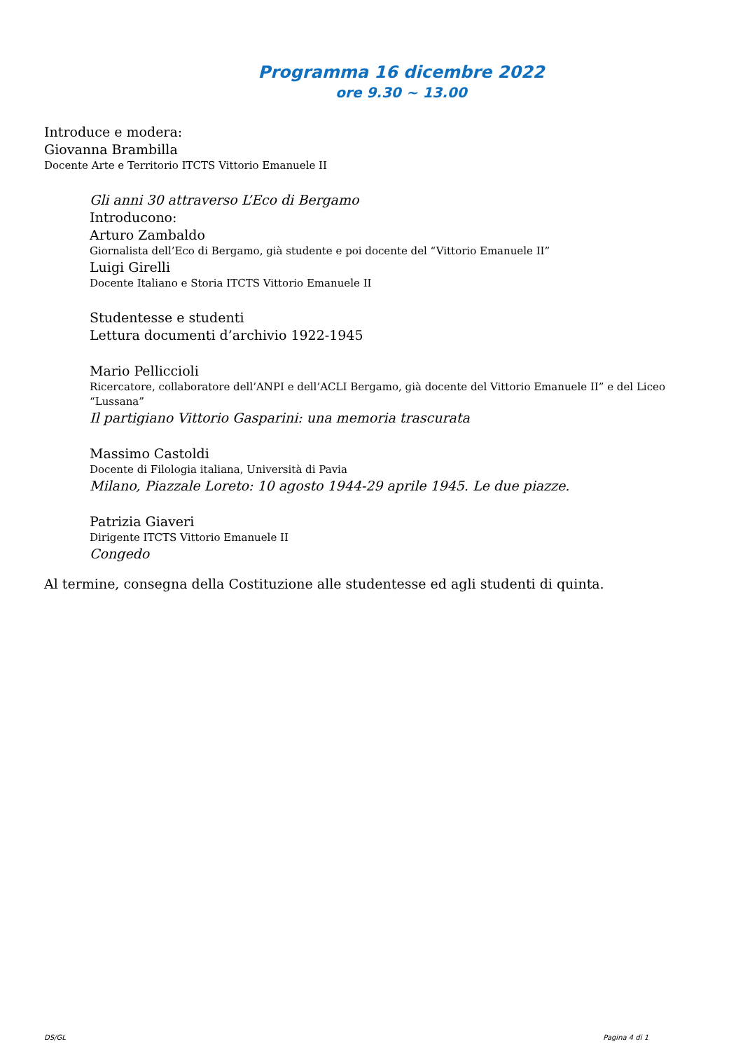Programma 16 dicembre 2022
ore 9.30 ~ 13.00
Introduce e modera:
Giovanna Brambilla
Docente Arte e Territorio ITCTS Vittorio Emanuele II
Gli anni 30 attraverso L’Eco di Bergamo
Introducono:
Arturo Zambaldo
Giornalista dell’Eco di Bergamo, già studente e poi docente del “Vittorio Emanuele II”
Luigi Girelli
Docente Italiano e Storia ITCTS Vittorio Emanuele II
Studentesse e studenti
Lettura documenti d’archivio 1922-1945
Mario Pelliccioli
Ricercatore, collaboratore dell’ANPI e dell’ACLI Bergamo, già docente del Vittorio Emanuele II” e del Liceo “Lussana”
Il partigiano Vittorio Gasparini: una memoria trascurata
Massimo Castoldi
Docente di Filologia italiana, Università di Pavia
Milano, Piazzale Loreto: 10 agosto 1944-29 aprile 1945. Le due piazze.
Patrizia Giaveri
Dirigente ITCTS Vittorio Emanuele II
Congedo
Al termine, consegna della Costituzione alle studentesse ed agli studenti di quinta.
DS/GL Pagina 4 di 1